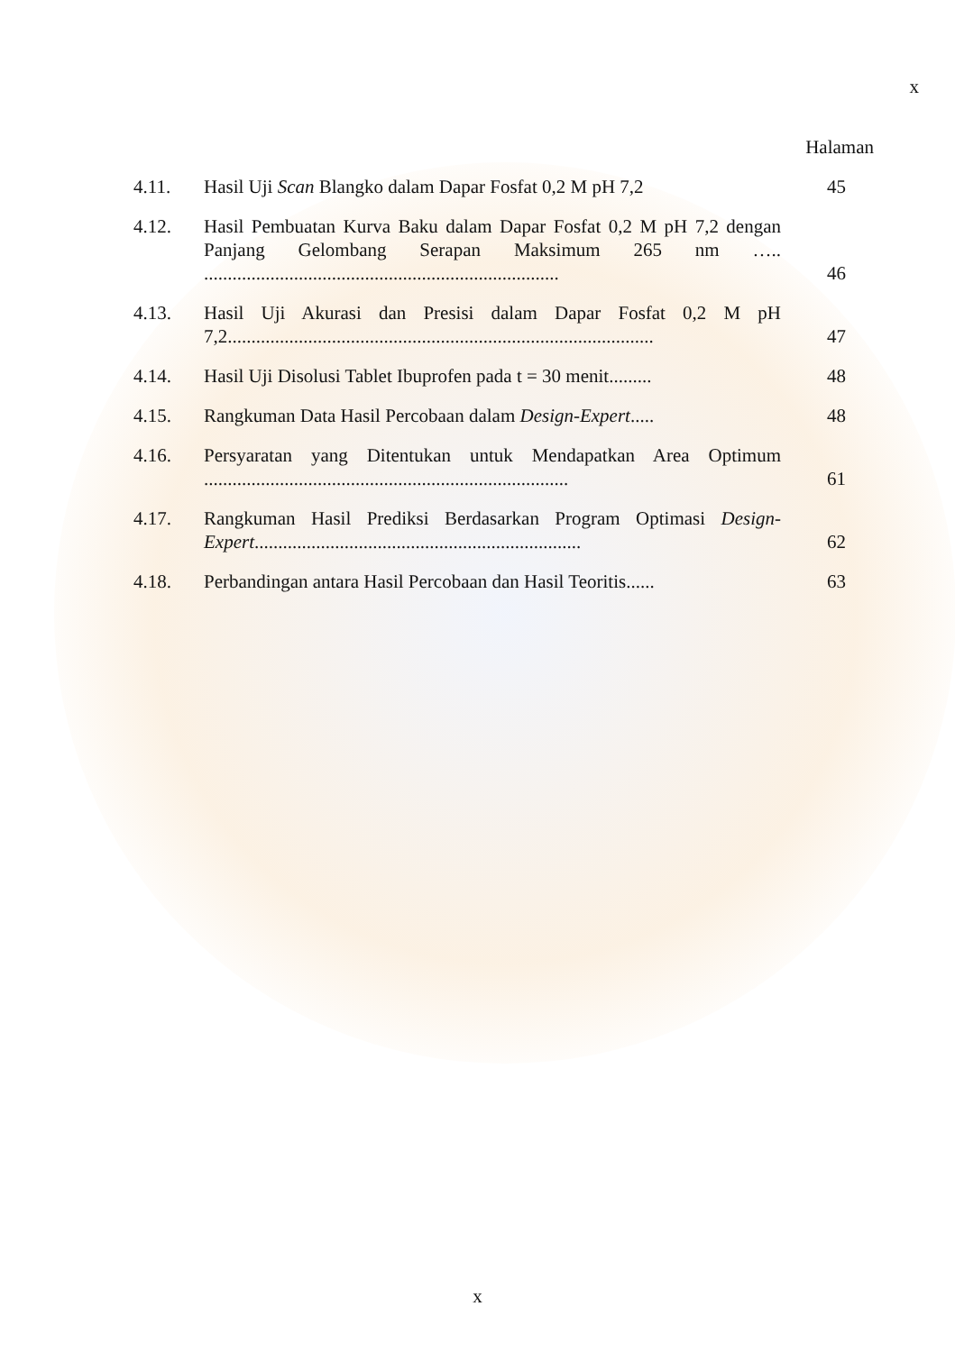x
Halaman
4.11. Hasil Uji Scan Blangko dalam Dapar Fosfat 0,2 M pH 7,2
45
4.12. Hasil Pembuatan Kurva Baku dalam Dapar Fosfat 0,2 M pH 7,2 dengan Panjang Gelombang Serapan Maksimum 265 nm ….. ...........................................................................
46
4.13. Hasil Uji Akurasi dan Presisi dalam Dapar Fosfat 0,2 M pH 7,2..........................................................................................
47
4.14. Hasil Uji Disolusi Tablet Ibuprofen pada t = 30 menit.........
48
4.15. Rangkuman Data Hasil Percobaan dalam Design-Expert.....
48
4.16. Persyaratan yang Ditentukan untuk Mendapatkan Area Optimum .............................................................................
61
4.17. Rangkuman Hasil Prediksi Berdasarkan Program Optimasi Design-Expert.....................................................................
62
4.18. Perbandingan antara Hasil Percobaan dan Hasil Teoritis......
63
x